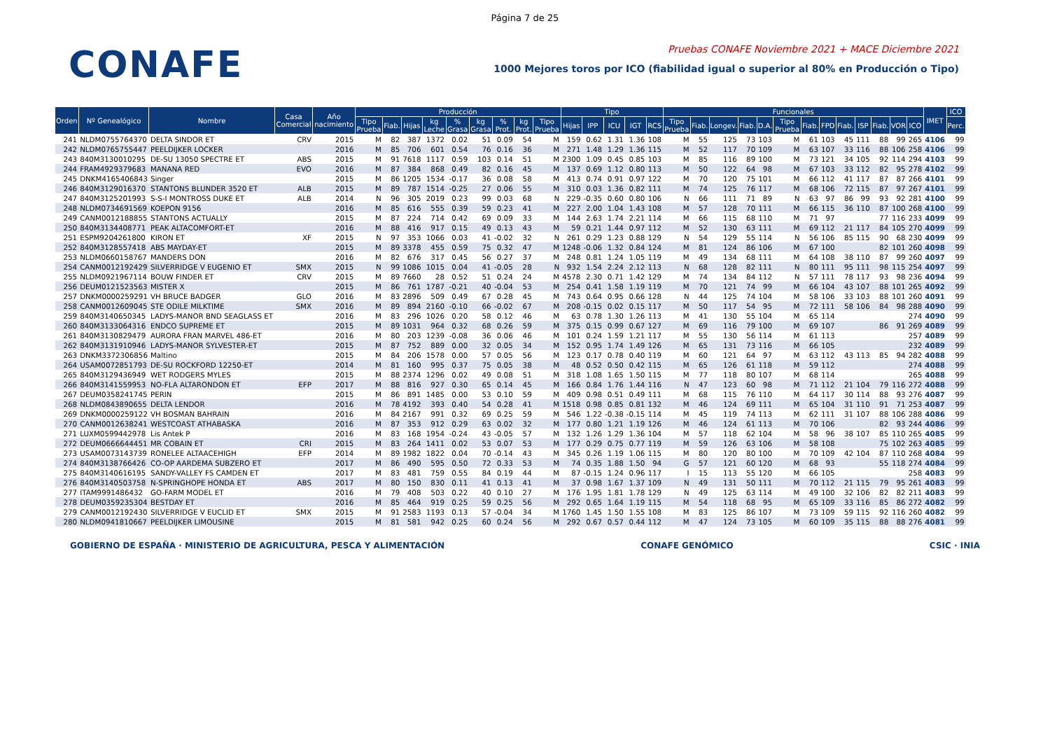Página 7 de 25
CONAFE
Pruebas CONAFE Noviembre 2021 + MACE Diciembre 2021
1000 Mejores toros por ICO (fiabilidad igual o superior al 80% en Producción o Tipo)
| Orden | Nº Genealógico | Nombre | Casa Comercial | Año nacimiento | Producción | | | | | | | | | Tipo | | | | | Funcionales | | | | | | | | | | | | | IMET | ICO |
| --- | --- | --- | --- | --- | --- | --- | --- | --- | --- | --- | --- | --- | --- | --- | --- | --- | --- | --- | --- | --- | --- | --- | --- | --- | --- | --- | --- | --- | --- | --- | --- | --- | --- |
| | | | | | Tipo Prueba | Fiab. | Hijas | kg Leche | % Grasa | kg Grasa | % Prot. | kg Prot. | Tipo Prueba | Hijas | IPP | ICU | IGT | RCS | Tipo Prueba | Fiab. | Longev. | Fiab. | D.A. | Tipo Prueba | Fiab. | FPD | Fiab. | ISP | Fiab. | VOR | ICO | | Perc. |
| 241 | NLDM0755764370 | DELTA SINDOR ET | CRV | 2015 | M | 82 | 387 | 1372 | 0.02 | 51 | 0.09 | 54 | M | 159 | 0.62 | 1.31 | 1.36 | 108 | M | 55 | 125 | 73 | 103 | M | 61 | 103 | 45 | 111 | 88 | 99 | 265 | 4106 | 99 |
| 242 | NLDM0765755447 | PEELDIJKER LOCKER | | 2016 | M | 85 | 706 | 601 | 0.54 | 76 | 0.16 | 36 | M | 271 | 1.48 | 1.29 | 1.36 | 115 | M | 52 | 117 | 70 | 109 | M | 63 | 107 | 33 | 116 | 88 | 106 | 258 | 4106 | 99 |
| 243 | 840M3130010295 | DE-SU 13050 SPECTRE ET | ABS | 2015 | M | 91 | 7618 | 1117 | 0.59 | 103 | 0.14 | 51 | M | 2300 | 1.09 | 0.45 | 0.85 | 103 | M | 85 | 116 | 89 | 100 | M | 73 | 121 | 34 | 105 | 92 | 114 | 294 | 4103 | 99 |
| 244 | FRAM4929379683 | MANANA RED | EVO | 2016 | M | 87 | 384 | 868 | 0.49 | 82 | 0.16 | 45 | M | 137 | 0.69 | 1.12 | 0.80 | 113 | M | 50 | 122 | 64 | 98 | M | 67 | 103 | 33 | 112 | 82 | 95 | 278 | 4102 | 99 |
| 245 | DNKM4165406843 | Singer | | 2015 | M | 86 | 1205 | 1534 | -0.17 | 36 | 0.08 | 58 | M | 413 | 0.74 | 0.91 | 0.97 | 122 | M | 70 | 120 | 75 | 101 | M | 66 | 112 | 41 | 117 | 87 | 87 | 266 | 4101 | 99 |
| 246 | 840M3129016370 | STANTONS BLUNDER 3520 ET | ALB | 2015 | M | 89 | 787 | 1514 | -0.25 | 27 | 0.06 | 55 | M | 310 | 0.03 | 1.36 | 0.82 | 111 | M | 74 | 125 | 76 | 117 | M | 68 | 106 | 72 | 115 | 87 | 97 | 267 | 4101 | 99 |
| 247 | 840M3125201993 | S-S-I MONTROSS DUKE ET | ALB | 2014 | N | 96 | 305 | 2019 | 0.23 | 99 | 0.03 | 68 | N | 229 | -0.35 | 0.60 | 0.80 | 106 | N | 66 | 111 | 71 | 89 | N | 63 | 97 | 86 | 99 | 93 | 92 | 281 | 4100 | 99 |
| 248 | NLDM0734691569 | KOEPON 9156 | | 2016 | M | 85 | 616 | 555 | 0.39 | 59 | 0.23 | 41 | M | 227 | 2.00 | 1.04 | 1.43 | 108 | M | 57 | 128 | 70 | 111 | M | 66 | 115 | 36 | 110 | 87 | 100 | 268 | 4100 | 99 |
| 249 | CANM0012188855 | STANTONS ACTUALLY | | 2015 | M | 87 | 224 | 714 | 0.42 | 69 | 0.09 | 33 | M | 144 | 2.63 | 1.74 | 2.21 | 114 | M | 66 | 115 | 68 | 110 | M | 71 | 97 | | | 77 | 116 | 233 | 4099 | 99 |
| 250 | 840M3134408771 | PEAK ALTACOMFORT-ET | | 2016 | M | 88 | 416 | 917 | 0.15 | 49 | 0.13 | 43 | M | 59 | 0.21 | 1.44 | 0.97 | 112 | M | 52 | 130 | 63 | 111 | M | 69 | 112 | 21 | 117 | 84 | 105 | 270 | 4099 | 99 |
| 251 | ESPM9204261800 | KIRON ET | XF | 2015 | N | 97 | 353 | 1066 | 0.03 | 41 | -0.02 | 32 | N | 261 | 0.29 | 1.23 | 0.88 | 129 | N | 54 | 129 | 55 | 114 | N | 56 | 106 | 85 | 115 | 90 | 68 | 230 | 4099 | 99 |
| 252 | 840M3128557418 | ABS MAYDAY-ET | | 2015 | M | 89 | 3378 | 455 | 0.59 | 75 | 0.32 | 47 | M | 1248 | -0.06 | 1.32 | 0.84 | 124 | M | 81 | 124 | 86 | 106 | M | 67 | 100 | | | 82 | 101 | 260 | 4098 | 99 |
| 253 | NLDM0660158767 | MANDERS DON | | 2016 | M | 82 | 676 | 317 | 0.45 | 56 | 0.27 | 37 | M | 248 | 0.81 | 1.24 | 1.05 | 119 | M | 49 | 134 | 68 | 111 | M | 64 | 108 | 38 | 110 | 87 | 99 | 260 | 4097 | 99 |
| 254 | CANM0012192429 | SILVERRIDGE V EUGENIO ET | SMX | 2015 | N | 99 | 1086 | 1015 | 0.04 | 41 | -0.05 | 28 | N | 932 | 1.54 | 2.24 | 2.12 | 113 | N | 68 | 128 | 82 | 111 | N | 80 | 111 | 95 | 111 | 98 | 115 | 254 | 4097 | 99 |
| 255 | NLDM0921967114 | BOUW FINDER ET | CRV | 2015 | M | 89 | 7660 | 28 | 0.52 | 51 | 0.24 | 24 | M | 4578 | 2.30 | 0.71 | 1.42 | 129 | M | 74 | 134 | 84 | 112 | N | 57 | 111 | 78 | 117 | 93 | 98 | 236 | 4094 | 99 |
| 256 | DEUM0121523563 | MISTER X | | 2015 | M | 86 | 761 | 1787 | -0.21 | 40 | -0.04 | 53 | M | 254 | 0.41 | 1.58 | 1.19 | 119 | M | 70 | 121 | 74 | 99 | M | 66 | 104 | 43 | 107 | 88 | 101 | 265 | 4092 | 99 |
| 257 | DNKM0000259291 | VH BRUCE BADGER | GLO | 2016 | M | 83 | 2896 | 509 | 0.49 | 67 | 0.28 | 45 | M | 743 | 0.64 | 0.95 | 0.66 | 128 | N | 44 | 125 | 74 | 104 | M | 58 | 106 | 33 | 103 | 88 | 101 | 260 | 4091 | 99 |
| 258 | CANM0012609045 | STE ODILE MILKTIME | SMX | 2016 | M | 89 | 894 | 2160 | -0.10 | 66 | -0.02 | 67 | M | 208 | -0.15 | 0.02 | 0.15 | 117 | M | 50 | 117 | 54 | 95 | M | 72 | 111 | 58 | 106 | 84 | 98 | 288 | 4090 | 99 |
| 259 | 840M3140650345 | LADYS-MANOR BND SEAGLASS ET | | 2016 | M | 83 | 296 | 1026 | 0.20 | 58 | 0.12 | 46 | M | 63 | 0.78 | 1.30 | 1.26 | 113 | M | 41 | 130 | 55 | 104 | M | 65 | 114 | | | | | 274 | 4090 | 99 |
| 260 | 840M3133064316 | ENDCO SUPREME ET | | 2015 | M | 89 | 1031 | 964 | 0.32 | 68 | 0.26 | 59 | M | 375 | 0.15 | 0.99 | 0.67 | 127 | M | 69 | 116 | 79 | 100 | M | 69 | 107 | | | 86 | 91 | 269 | 4089 | 99 |
| 261 | 840M3130829479 | AURORA FRAN MARVEL 486-ET | | 2016 | M | 80 | 203 | 1239 | -0.08 | 36 | 0.06 | 46 | M | 101 | 0.24 | 1.59 | 1.21 | 117 | M | 55 | 130 | 56 | 114 | M | 61 | 113 | | | | | 257 | 4089 | 99 |
| 262 | 840M3131910946 | LADYS-MANOR SYLVESTER-ET | | 2015 | M | 87 | 752 | 889 | 0.00 | 32 | 0.05 | 34 | M | 152 | 0.95 | 1.74 | 1.49 | 126 | M | 65 | 131 | 73 | 116 | M | 66 | 105 | | | | | 232 | 4089 | 99 |
| 263 | DNKM3372306856 | Maltino | | 2015 | M | 84 | 206 | 1578 | 0.00 | 57 | 0.05 | 56 | M | 123 | 0.17 | 0.78 | 0.40 | 119 | M | 60 | 121 | 64 | 97 | M | 63 | 112 | 43 | 113 | 85 | 94 | 282 | 4088 | 99 |
| 264 | USAM0072851793 | DE-SU ROCKFORD 12250-ET | | 2014 | M | 81 | 160 | 995 | 0.37 | 75 | 0.05 | 38 | M | 48 | 0.52 | 0.50 | 0.42 | 115 | M | 65 | 126 | 61 | 118 | M | 59 | 112 | | | | | 274 | 4088 | 99 |
| 265 | 840M3129436949 | WET RODGERS MYLES | | 2015 | M | 88 | 2374 | 1296 | 0.02 | 49 | 0.08 | 51 | M | 318 | 1.08 | 1.65 | 1.50 | 115 | M | 77 | 118 | 80 | 107 | M | 68 | 114 | | | | | 265 | 4088 | 99 |
| 266 | 840M3141559953 | NO-FLA ALTARONDON ET | EFP | 2017 | M | 88 | 816 | 927 | 0.30 | 65 | 0.14 | 45 | M | 166 | 0.84 | 1.76 | 1.44 | 116 | N | 47 | 123 | 60 | 98 | M | 71 | 112 | 21 | 104 | 79 | 116 | 272 | 4088 | 99 |
| 267 | DEUM0358241745 | PERIN | | 2015 | M | 86 | 891 | 1485 | 0.00 | 53 | 0.10 | 59 | M | 409 | 0.98 | 0.51 | 0.49 | 111 | M | 68 | 115 | 76 | 110 | M | 64 | 117 | 30 | 114 | 88 | 93 | 276 | 4087 | 99 |
| 268 | NLDM0843890655 | DELTA LENDOR | | 2016 | M | 78 | 4192 | 393 | 0.40 | 54 | 0.28 | 41 | M | 1518 | 0.98 | 0.85 | 0.81 | 132 | M | 46 | 124 | 69 | 111 | M | 65 | 104 | 31 | 110 | 91 | 71 | 253 | 4087 | 99 |
| 269 | DNKM0000259122 | VH BOSMAN BAHRAIN | | 2016 | M | 84 | 2167 | 991 | 0.32 | 69 | 0.25 | 59 | M | 546 | 1.22 | -0.38 | -0.15 | 114 | M | 45 | 119 | 74 | 113 | M | 62 | 111 | 31 | 107 | 88 | 106 | 288 | 4086 | 99 |
| 270 | CANM0012638241 | WESTCOAST ATHABASKA | | 2016 | M | 87 | 353 | 912 | 0.29 | 63 | 0.02 | 32 | M | 177 | 0.80 | 1.21 | 1.19 | 126 | M | 46 | 124 | 61 | 113 | M | 70 | 106 | | | 82 | 93 | 244 | 4086 | 99 |
| 271 | LUXM0599442978 | Lis Antek P | | 2016 | M | 83 | 168 | 1954 | -0.24 | 43 | -0.05 | 57 | M | 132 | 1.26 | 1.29 | 1.36 | 104 | M | 57 | 118 | 62 | 104 | M | 58 | 96 | 38 | 107 | 85 | 110 | 265 | 4085 | 99 |
| 272 | DEUM0666644451 | MR COBAIN ET | CRI | 2015 | M | 83 | 264 | 1411 | 0.02 | 53 | 0.07 | 53 | M | 177 | 0.29 | 0.75 | 0.77 | 119 | M | 59 | 126 | 63 | 106 | M | 58 | 108 | | | 75 | 102 | 263 | 4085 | 99 |
| 273 | USAM0073143739 | RONELEE ALTAACEHIGH | EFP | 2014 | M | 89 | 1982 | 1822 | 0.04 | 70 | -0.14 | 43 | M | 345 | 0.26 | 1.19 | 1.06 | 115 | M | 80 | 120 | 80 | 100 | M | 70 | 109 | 42 | 104 | 87 | 110 | 268 | 4084 | 99 |
| 274 | 840M3138766426 | CO-OP AARDEMA SUBZERO ET | | 2017 | M | 86 | 490 | 595 | 0.50 | 72 | 0.33 | 53 | M | 74 | 0.35 | 1.88 | 1.50 | 94 | G | 57 | 121 | 60 | 120 | M | 68 | 93 | | | 55 | 118 | 274 | 4084 | 99 |
| 275 | 840M3140616195 | SANDY-VALLEY FS CAMDEN ET | | 2017 | M | 83 | 481 | 759 | 0.55 | 84 | 0.19 | 44 | M | 87 | -0.15 | 1.24 | 0.96 | 117 | I | 15 | 113 | 55 | 120 | M | 66 | 105 | | | | | 258 | 4083 | 99 |
| 276 | 840M3140503758 | N-SPRINGHOPE HONDA ET | ABS | 2017 | M | 80 | 150 | 830 | 0.11 | 41 | 0.13 | 41 | M | 37 | 0.98 | 1.67 | 1.37 | 109 | N | 49 | 131 | 50 | 111 | M | 70 | 112 | 21 | 115 | 79 | 95 | 261 | 4083 | 99 |
| 277 | ITAM9991486432 | GO-FARM MODEL ET | | 2016 | M | 79 | 408 | 503 | 0.22 | 40 | 0.10 | 27 | M | 176 | 1.95 | 1.81 | 1.78 | 129 | N | 49 | 125 | 63 | 114 | M | 49 | 100 | 32 | 106 | 82 | 82 | 211 | 4083 | 99 |
| 278 | DEUM0359235304 | BESTDAY ET | | 2016 | M | 85 | 464 | 919 | 0.25 | 59 | 0.25 | 56 | M | 292 | 0.65 | 1.64 | 1.19 | 115 | M | 54 | 118 | 68 | 95 | M | 65 | 109 | 33 | 116 | 85 | 86 | 272 | 4082 | 99 |
| 279 | CANM0012192430 | SILVERRIDGE V EUCLID ET | SMX | 2015 | M | 91 | 2583 | 1193 | 0.13 | 57 | -0.04 | 34 | M | 1760 | 1.45 | 1.50 | 1.55 | 108 | M | 83 | 125 | 86 | 107 | M | 73 | 109 | 59 | 115 | 92 | 116 | 260 | 4082 | 99 |
| 280 | NLDM0941810667 | PEELDIJKER LIMOUSINE | | 2015 | M | 81 | 581 | 942 | 0.25 | 60 | 0.24 | 56 | M | 292 | 0.67 | 0.57 | 0.44 | 112 | M | 47 | 124 | 73 | 105 | M | 60 | 109 | 35 | 115 | 88 | 88 | 276 | 4081 | 99 |
GOBIERNO DE ESPAÑA · MINISTERIO DE AGRICULTURA, PESCA Y ALIMENTACIÓN
CONAFE GENÓMICO CSIC · INIA